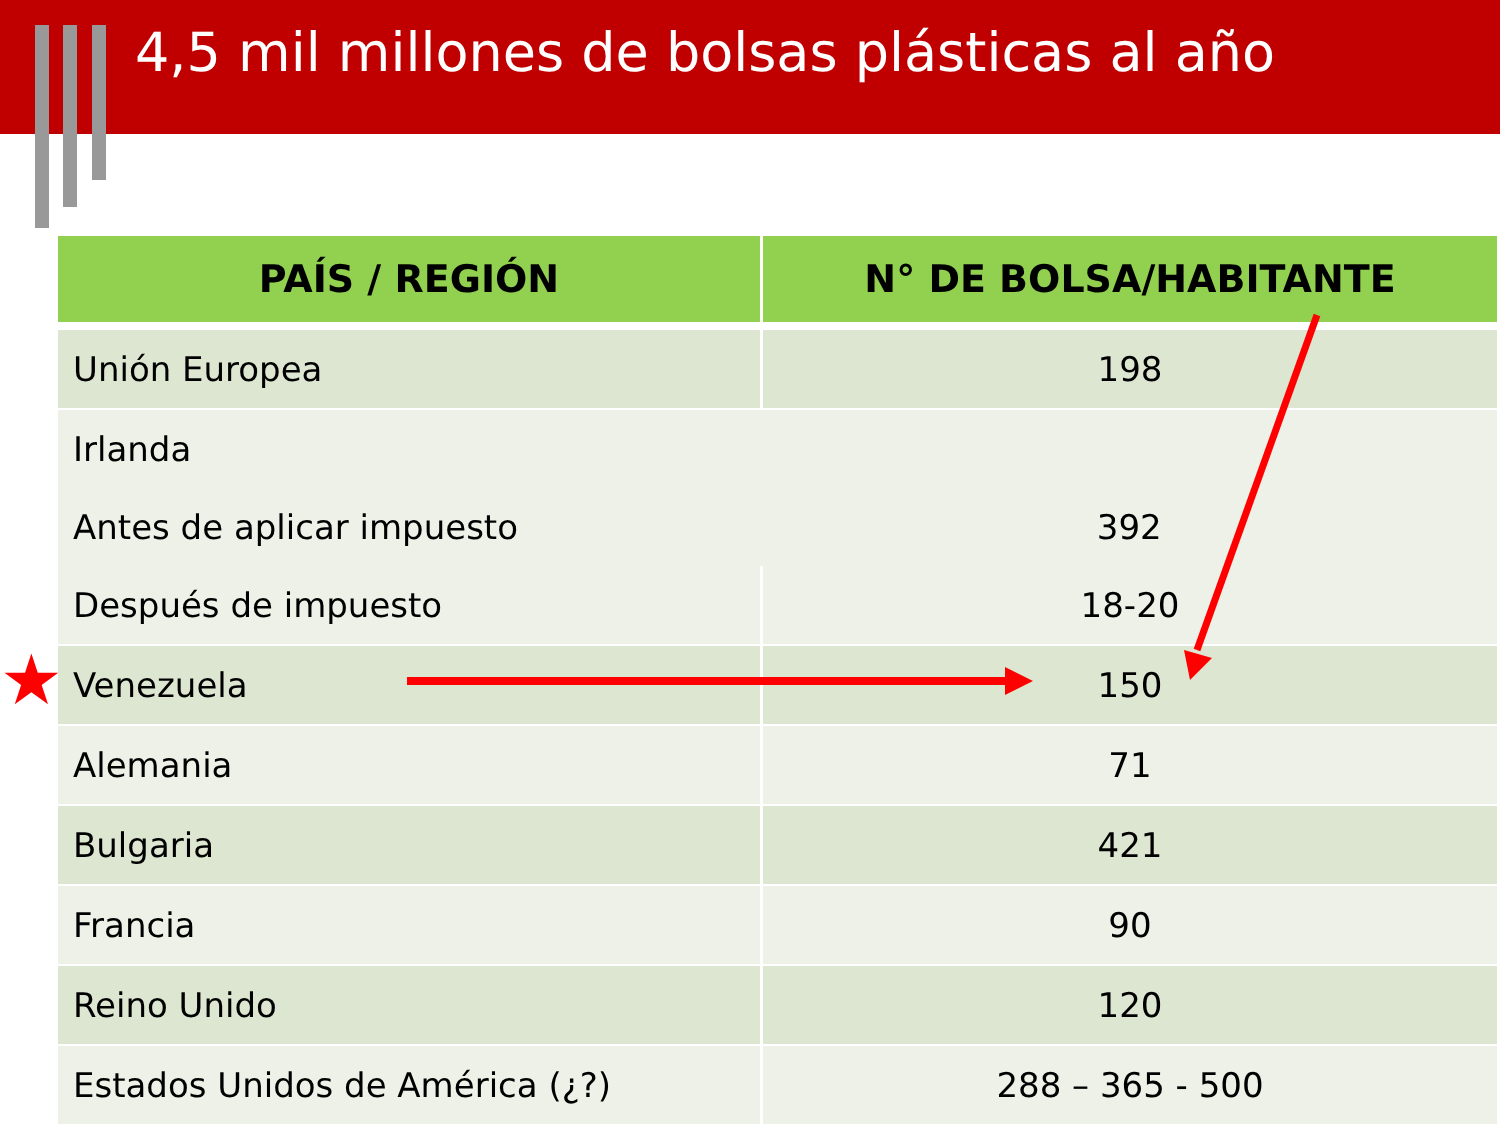4,5 mil millones de bolsas plásticas al año
| PAÍS / REGIÓN | N° DE BOLSA/HABITANTE |
| --- | --- |
| Unión Europea | 198 |
| Irlanda | |
| Antes de aplicar impuesto | 392 |
| Después de impuesto | 18-20 |
| Venezuela | 150 |
| Alemania | 71 |
| Bulgaria | 421 |
| Francia | 90 |
| Reino Unido | 120 |
| Estados Unidos de América (¿?) | 288 – 365 - 500 |
★